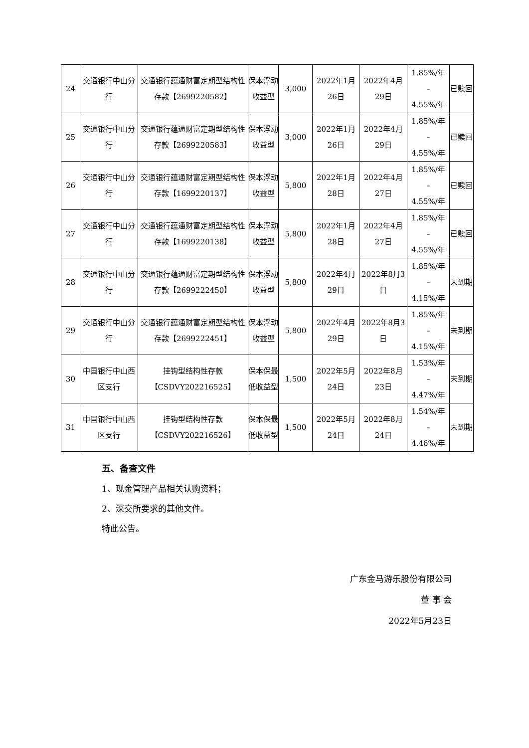| 24 | 交通银行中山分行 | 交通银行蕴通财富定期型结构性存款【2699220582】 | 保本浮动收益型 | 3,000 | 2022年1月26日 | 2022年4月29日 | 1.85%/年 – 4.55%/年 | 已赎回 |
| 25 | 交通银行中山分行 | 交通银行蕴通财富定期型结构性存款【2699220583】 | 保本浮动收益型 | 3,000 | 2022年1月26日 | 2022年4月29日 | 1.85%/年 – 4.55%/年 | 已赎回 |
| 26 | 交通银行中山分行 | 交通银行蕴通财富定期型结构性存款【1699220137】 | 保本浮动收益型 | 5,800 | 2022年1月28日 | 2022年4月27日 | 1.85%/年 – 4.55%/年 | 已赎回 |
| 27 | 交通银行中山分行 | 交通银行蕴通财富定期型结构性存款【1699220138】 | 保本浮动收益型 | 5,800 | 2022年1月28日 | 2022年4月27日 | 1.85%/年 – 4.55%/年 | 已赎回 |
| 28 | 交通银行中山分行 | 交通银行蕴通财富定期型结构性存款【2699222450】 | 保本浮动收益型 | 5,800 | 2022年4月29日 | 2022年8月3日 | 1.85%/年 – 4.15%/年 | 未到期 |
| 29 | 交通银行中山分行 | 交通银行蕴通财富定期型结构性存款【2699222451】 | 保本浮动收益型 | 5,800 | 2022年4月29日 | 2022年8月3日 | 1.85%/年 – 4.15%/年 | 未到期 |
| 30 | 中国银行中山西区支行 | 挂钩型结构性存款 【CSDVY202216525】 | 保本保最低收益型 | 1,500 | 2022年5月24日 | 2022年8月23日 | 1.53%/年 – 4.47%/年 | 未到期 |
| 31 | 中国银行中山西区支行 | 挂钩型结构性存款 【CSDVY202216526】 | 保本保最低收益型 | 1,500 | 2022年5月24日 | 2022年8月24日 | 1.54%/年 – 4.46%/年 | 未到期 |
五、备查文件
1、现金管理产品相关认购资料；
2、深交所要求的其他文件。
特此公告。
广东金马游乐股份有限公司
董 事 会
2022年5月23日